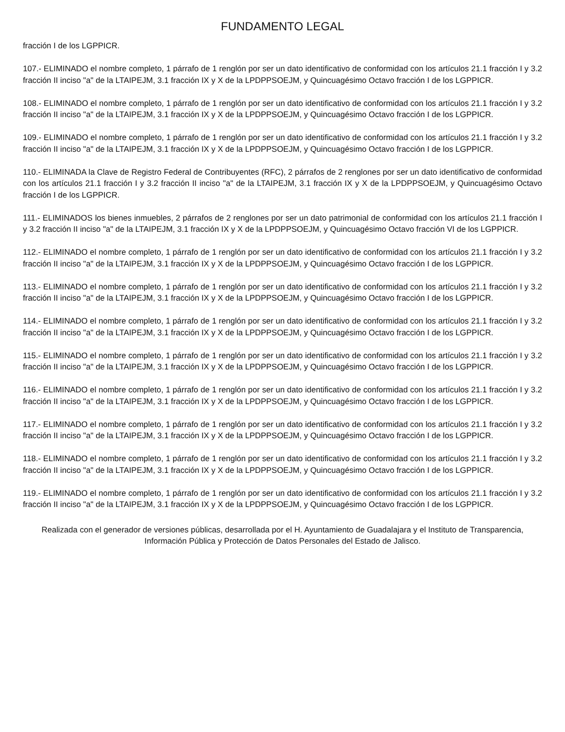FUNDAMENTO LEGAL
fracción I de los LGPPICR.
107.- ELIMINADO el nombre completo, 1 párrafo de 1 renglón por ser un dato identificativo de conformidad con los artículos 21.1 fracción I y 3.2 fracción II inciso "a" de la LTAIPEJM, 3.1 fracción IX y X de la LPDPPSOEJM, y Quincuagésimo Octavo fracción I de los LGPPICR.
108.- ELIMINADO el nombre completo, 1 párrafo de 1 renglón por ser un dato identificativo de conformidad con los artículos 21.1 fracción I y 3.2 fracción II inciso "a" de la LTAIPEJM, 3.1 fracción IX y X de la LPDPPSOEJM, y Quincuagésimo Octavo fracción I de los LGPPICR.
109.- ELIMINADO el nombre completo, 1 párrafo de 1 renglón por ser un dato identificativo de conformidad con los artículos 21.1 fracción I y 3.2 fracción II inciso "a" de la LTAIPEJM, 3.1 fracción IX y X de la LPDPPSOEJM, y Quincuagésimo Octavo fracción I de los LGPPICR.
110.- ELIMINADA la Clave de Registro Federal de Contribuyentes (RFC), 2 párrafos de 2 renglones por ser un dato identificativo de conformidad con los artículos 21.1 fracción I y 3.2 fracción II inciso "a" de la LTAIPEJM, 3.1 fracción IX y X de la LPDPPSOEJM, y Quincuagésimo Octavo fracción I de los LGPPICR.
111.- ELIMINADOS los bienes inmuebles, 2 párrafos de 2 renglones por ser un dato patrimonial de conformidad con los artículos 21.1 fracción I y 3.2 fracción II inciso "a" de la LTAIPEJM, 3.1 fracción IX y X de la LPDPPSOEJM, y Quincuagésimo Octavo fracción VI de los LGPPICR.
112.- ELIMINADO el nombre completo, 1 párrafo de 1 renglón por ser un dato identificativo de conformidad con los artículos 21.1 fracción I y 3.2 fracción II inciso "a" de la LTAIPEJM, 3.1 fracción IX y X de la LPDPPSOEJM, y Quincuagésimo Octavo fracción I de los LGPPICR.
113.- ELIMINADO el nombre completo, 1 párrafo de 1 renglón por ser un dato identificativo de conformidad con los artículos 21.1 fracción I y 3.2 fracción II inciso "a" de la LTAIPEJM, 3.1 fracción IX y X de la LPDPPSOEJM, y Quincuagésimo Octavo fracción I de los LGPPICR.
114.- ELIMINADO el nombre completo, 1 párrafo de 1 renglón por ser un dato identificativo de conformidad con los artículos 21.1 fracción I y 3.2 fracción II inciso "a" de la LTAIPEJM, 3.1 fracción IX y X de la LPDPPSOEJM, y Quincuagésimo Octavo fracción I de los LGPPICR.
115.- ELIMINADO el nombre completo, 1 párrafo de 1 renglón por ser un dato identificativo de conformidad con los artículos 21.1 fracción I y 3.2 fracción II inciso "a" de la LTAIPEJM, 3.1 fracción IX y X de la LPDPPSOEJM, y Quincuagésimo Octavo fracción I de los LGPPICR.
116.- ELIMINADO el nombre completo, 1 párrafo de 1 renglón por ser un dato identificativo de conformidad con los artículos 21.1 fracción I y 3.2 fracción II inciso "a" de la LTAIPEJM, 3.1 fracción IX y X de la LPDPPSOEJM, y Quincuagésimo Octavo fracción I de los LGPPICR.
117.- ELIMINADO el nombre completo, 1 párrafo de 1 renglón por ser un dato identificativo de conformidad con los artículos 21.1 fracción I y 3.2 fracción II inciso "a" de la LTAIPEJM, 3.1 fracción IX y X de la LPDPPSOEJM, y Quincuagésimo Octavo fracción I de los LGPPICR.
118.- ELIMINADO el nombre completo, 1 párrafo de 1 renglón por ser un dato identificativo de conformidad con los artículos 21.1 fracción I y 3.2 fracción II inciso "a" de la LTAIPEJM, 3.1 fracción IX y X de la LPDPPSOEJM, y Quincuagésimo Octavo fracción I de los LGPPICR.
119.- ELIMINADO el nombre completo, 1 párrafo de 1 renglón por ser un dato identificativo de conformidad con los artículos 21.1 fracción I y 3.2 fracción II inciso "a" de la LTAIPEJM, 3.1 fracción IX y X de la LPDPPSOEJM, y Quincuagésimo Octavo fracción I de los LGPPICR.
Realizada con el generador de versiones públicas, desarrollada por el H. Ayuntamiento de Guadalajara y el Instituto de Transparencia, Información Pública y Protección de Datos Personales del Estado de Jalisco.